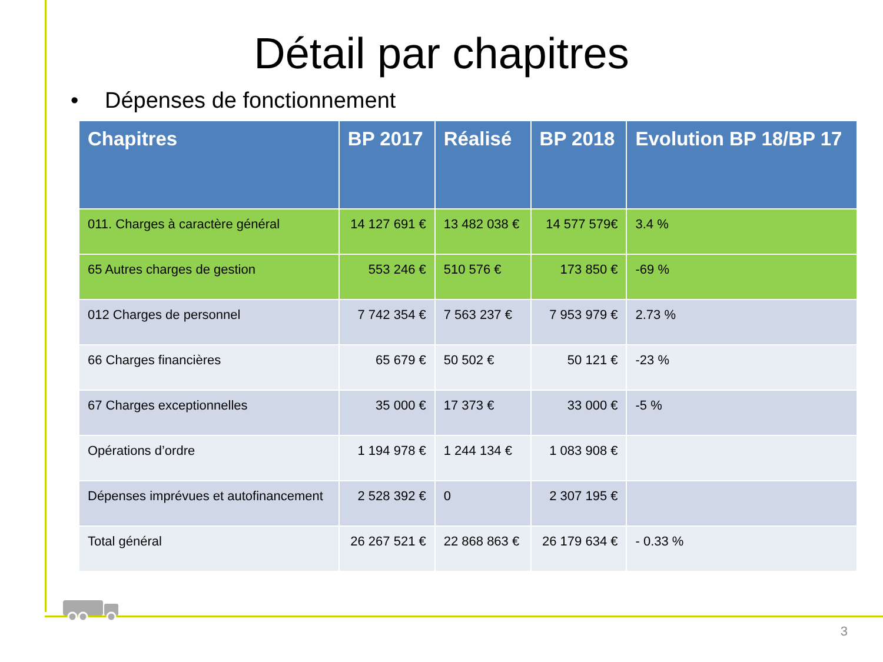Détail par chapitres
• Dépenses de fonctionnement
| Chapitres | BP 2017 | Réalisé | BP 2018 | Evolution BP 18/BP 17 |
| --- | --- | --- | --- | --- |
| 011. Charges à caractère général | 14 127 691 € | 13 482 038 € | 14 577 579€ | 3.4 % |
| 65 Autres charges de gestion | 553 246 € | 510 576 € | 173 850 € | -69 % |
| 012 Charges de personnel | 7 742 354 € | 7 563 237 € | 7 953 979 € | 2.73 % |
| 66 Charges financières | 65 679 € | 50 502 € | 50 121 € | -23 % |
| 67 Charges exceptionnelles | 35 000 € | 17 373 € | 33 000 € | -5 % |
| Opérations d’ordre | 1 194 978 € | 1 244 134 € | 1 083 908 € | |
| Dépenses imprévues et autofinancement | 2 528 392 € | 0 | 2 307 195 € | |
| Total général | 26 267 521 € | 22 868 863 € | 26 179 634 € | - 0.33 % |
3